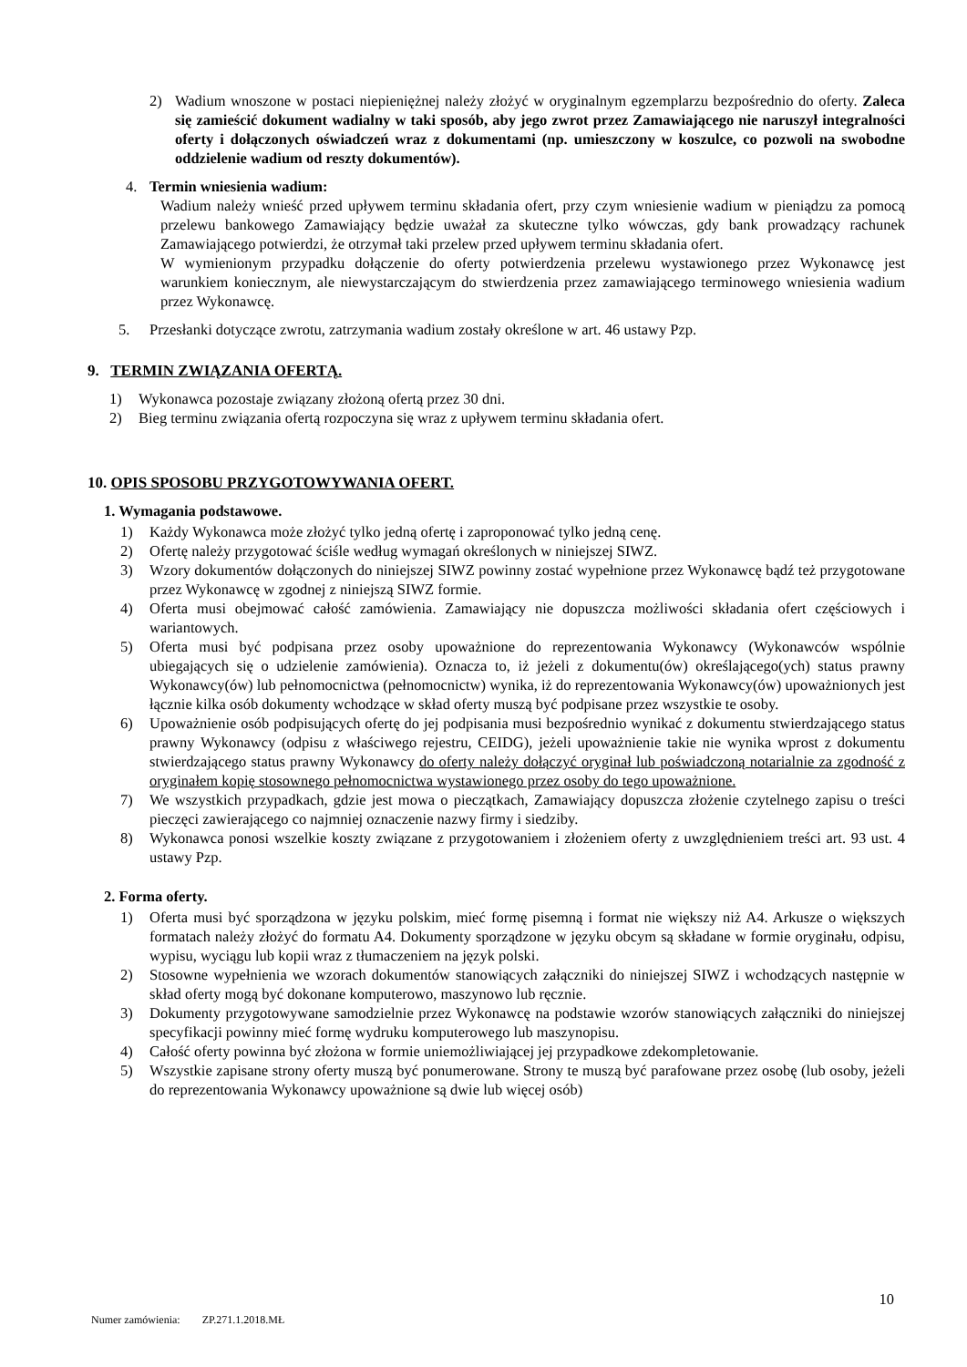2) Wadium wnoszone w postaci niepieniężnej należy złożyć w oryginalnym egzemplarzu bezpośrednio do oferty. Zaleca się zamieścić dokument wadialny w taki sposób, aby jego zwrot przez Zamawiającego nie naruszył integralności oferty i dołączonych oświadczeń wraz z dokumentami (np. umieszczony w koszulce, co pozwoli na swobodne oddzielenie wadium od reszty dokumentów).
4. Termin wniesienia wadium:
Wadium należy wnieść przed upływem terminu składania ofert, przy czym wniesienie wadium w pieniądzu za pomocą przelewu bankowego Zamawiający będzie uważał za skuteczne tylko wówczas, gdy bank prowadzący rachunek Zamawiającego potwierdzi, że otrzymał taki przelew przed upływem terminu składania ofert.
W wymienionym przypadku dołączenie do oferty potwierdzenia przelewu wystawionego przez Wykonawcę jest warunkiem koniecznym, ale niewystarczającym do stwierdzenia przez zamawiającego terminowego wniesienia wadium przez Wykonawcę.
5. Przesłanki dotyczące zwrotu, zatrzymania wadium zostały określone w art. 46 ustawy Pzp.
9. TERMIN ZWIĄZANIA OFERTĄ.
1) Wykonawca pozostaje związany złożoną ofertą przez 30 dni.
2) Bieg terminu związania ofertą rozpoczyna się wraz z upływem terminu składania ofert.
10. OPIS SPOSOBU PRZYGOTOWYWANIA OFERT.
1. Wymagania podstawowe.
1) Każdy Wykonawca może złożyć tylko jedną ofertę i zaproponować tylko jedną cenę.
2) Ofertę należy przygotować ściśle według wymagań określonych w niniejszej SIWZ.
3) Wzory dokumentów dołączonych do niniejszej SIWZ powinny zostać wypełnione przez Wykonawcę bądź też przygotowane przez Wykonawcę w zgodnej z niniejszą SIWZ formie.
4) Oferta musi obejmować całość zamówienia. Zamawiający nie dopuszcza możliwości składania ofert częściowych i wariantowych.
5) Oferta musi być podpisana przez osoby upoważnione do reprezentowania Wykonawcy (Wykonawców wspólnie ubiegających się o udzielenie zamówienia). Oznacza to, iż jeżeli z dokumentu(ów) określającego(ych) status prawny Wykonawcy(ów) lub pełnomocnictwa (pełnomocnictw) wynika, iż do reprezentowania Wykonawcy(ów) upoważnionych jest łącznie kilka osób dokumenty wchodzące w skład oferty muszą być podpisane przez wszystkie te osoby.
6) Upoważnienie osób podpisujących ofertę do jej podpisania musi bezpośrednio wynikać z dokumentu stwierdzającego status prawny Wykonawcy (odpisu z właściwego rejestru, CEIDG), jeżeli upoważnienie takie nie wynika wprost z dokumentu stwierdzającego status prawny Wykonawcy do oferty należy dołączyć oryginał lub poświadczoną notarialnie za zgodność z oryginałem kopię stosownego pełnomocnictwa wystawionego przez osoby do tego upoważnione.
7) We wszystkich przypadkach, gdzie jest mowa o pieczątkach, Zamawiający dopuszcza złożenie czytelnego zapisu o treści pieczęci zawierającego co najmniej oznaczenie nazwy firmy i siedziby.
8) Wykonawca ponosi wszelkie koszty związane z przygotowaniem i złożeniem oferty z uwzględnieniem treści art. 93 ust. 4 ustawy Pzp.
2. Forma oferty.
1) Oferta musi być sporządzona w języku polskim, mieć formę pisemną i format nie większy niż A4. Arkusze o większych formatach należy złożyć do formatu A4. Dokumenty sporządzone w języku obcym są składane w formie oryginału, odpisu, wypisu, wyciągu lub kopii wraz z tłumaczeniem na język polski.
2) Stosowne wypełnienia we wzorach dokumentów stanowiących załączniki do niniejszej SIWZ i wchodzących następnie w skład oferty mogą być dokonane komputerowo, maszynowo lub ręcznie.
3) Dokumenty przygotowywane samodzielnie przez Wykonawcę na podstawie wzorów stanowiących załączniki do niniejszej specyfikacji powinny mieć formę wydruku komputerowego lub maszynopisu.
4) Całość oferty powinna być złożona w formie uniemożliwiającej jej przypadkowe zdekompletowanie.
5) Wszystkie zapisane strony oferty muszą być ponumerowane. Strony te muszą być parafowane przez osobę (lub osoby, jeżeli do reprezentowania Wykonawcy upoważnione są dwie lub więcej osób)
10
Numer zamówienia: ZP.271.1.2018.MŁ